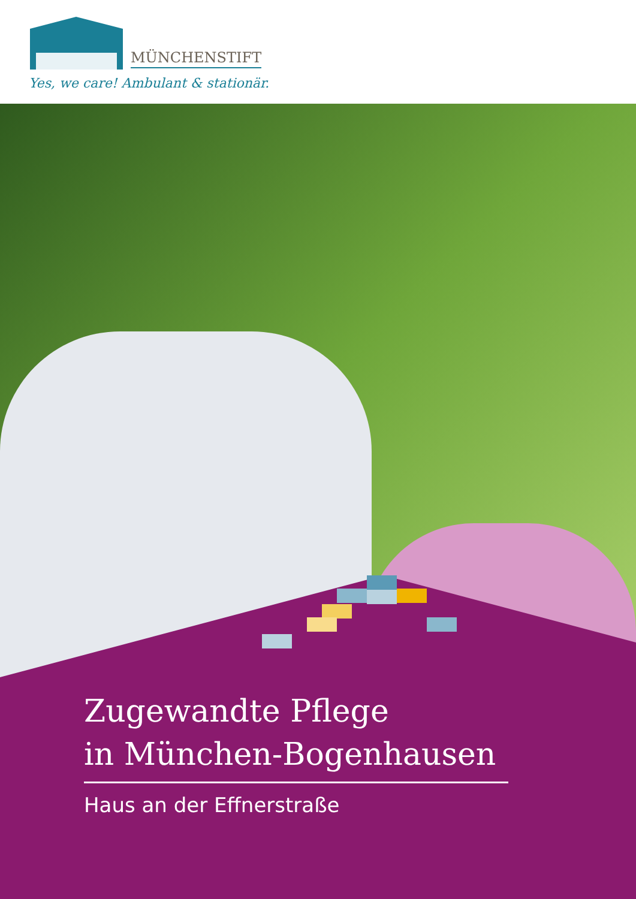MÜNCHENSTIFT
Yes, we care! Ambulant & stationär.
Zugewandte Pflege
in München-Bogenhausen
Haus an der Effnerstraße